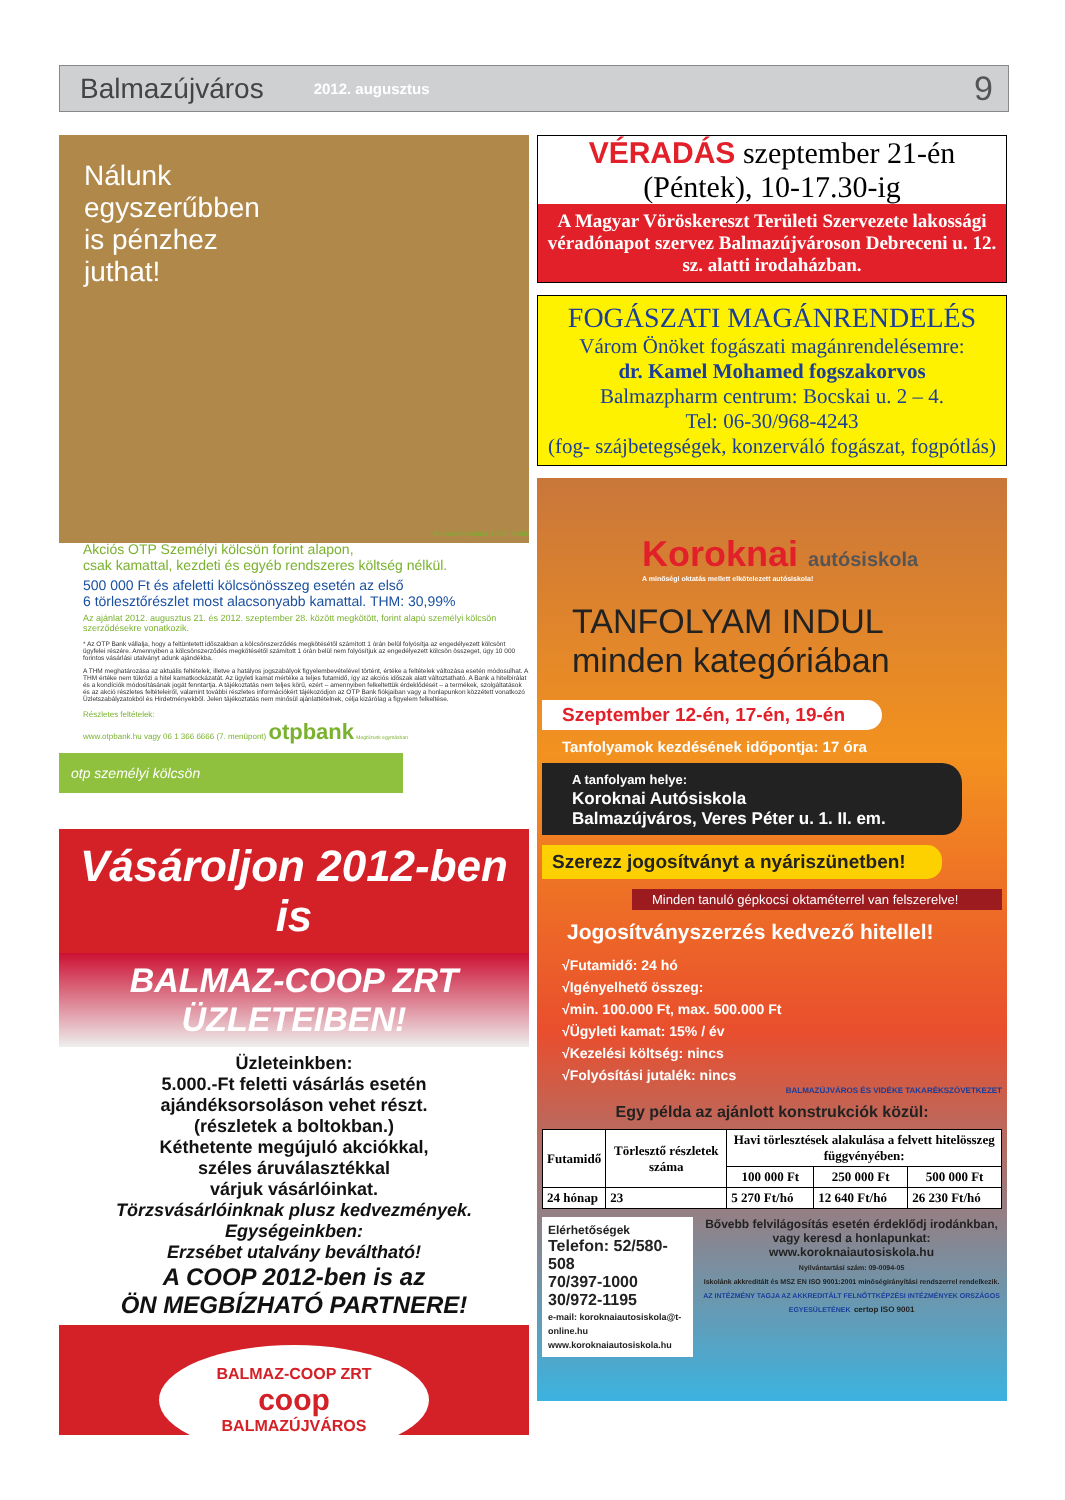Balmazújváros 2012. augusztus 9
Nálunk
egyszerűbben
is pénzhez
juthat!
Kölcsönfolyósítás 1 órán belül!
Akciós OTP Személyi kölcsön forint alapon,
csak kamattal, kezdeti és egyéb rendszeres költség nélkül.
500 000 Ft és afeletti kölcsönösszeg esetén az első
6 törlesztőrészlet most alacsonyabb kamattal. THM: 30,99%
Az ajánlat 2012. augusztus 21. és 2012. szeptember 28. között megkötött, forint alapú személyi kölcsön szerződésekre vonatkozik.
* Az OTP Bank vállalja, hogy a feltüntetett időszakban a kölcsönszerződés megkötésétől számított 1 órán belül folyósítja az engedélyezett kölcsönt ügyfelei részére. Amennyiben a kölcsönszerződés megkötésétől számított 1 órán belül nem folyósítjuk az engedélyezett kölcsön összeget, úgy 10 000 forintos vásárlási utalványt adunk ajándékba.
A THM meghatározása az aktuális feltételek, illetve a hatályos jogszabályok figyelembevételével történt, értéke a feltételek változása esetén módosulhat. A THM értéke nem tükrözi a hitel kamatkockázatát. Az ügyleti kamat mértéke a teljes futamidő, így az akciós időszak alatt változtatható. A Bank a hitelbírálat és a kondíciók módosításának jogát fenntartja. A tájékoztatás nem teljes körű, ezért – amennyiben felkeltettük érdeklődését – a termékek, szolgáltatások és az akció részletes feltételeiről, valamint további részletes információkért tájékozódjon az OTP Bank fiókjaiban vagy a honlapunkon közzétett vonatkozó Üzletszabályzatokból és Hirdetményekből. Jelen tájékoztatás nem minősül ajánlattételnek, célja kizárólag a figyelem felkeltése.
Részletes feltételek:
www.otpbank.hu vagy 06 1 366 6666 (7. menüpont) otpbank Megbízunk egymásban
otp személyi kölcsön
Vásároljon 2012-ben is
BALMAZ-COOP ZRT ÜZLETEIBEN!
Üzleteinkben:
5.000.-Ft feletti vásárlás esetén
ajándéksorsoláson vehet részt.
(részletek a boltokban.)
Kéthetente megújuló akciókkal,
széles áruválasztékkal
várjuk vásárlóinkat.
Törzsvásárlóinknak plusz kedvezmények.
Egységeinkben:
Erzsébet utalvány beváltható!
A COOP 2012-ben is az
ÖN MEGBÍZHATÓ PARTNERE!
BALMAZ-COOP ZRT
coop
BALMAZÚJVÁROS
VÉRADÁS szeptember 21-én (Péntek), 10-17.30-ig
A Magyar Vöröskereszt Területi Szervezete lakossági véradónapot szervez Balmazújvároson Debreceni u. 12. sz. alatti irodaházban.
FOGÁSZATI MAGÁNRENDELÉS
Várom Önöket fogászati magánrendelésemre:
dr. Kamel Mohamed fogszakorvos
Balmazpharm centrum: Bocskai u. 2 – 4.
Tel: 06-30/968-4243
(fog- szájbetegségek, konzerváló fogászat, fogpótlás)
Koroknai autósiskola
A minőségi oktatás mellett elkötelezett autósiskola!
TANFOLYAM INDUL
minden kategóriában
Szeptember 12-én, 17-én, 19-én
Tanfolyamok kezdésének időpontja: 17 óra
A tanfolyam helye:
Koroknai Autósiskola
Balmazújváros, Veres Péter u. 1. II. em.
Szerezz jogosítványt a nyáriszünetben!
Minden tanuló gépkocsi oktaméterrel van felszerelve!
Jogosítványszerzés kedvező hitellel!
√Futamidő: 24 hó
√Igényelhető összeg:
√min. 100.000 Ft, max. 500.000 Ft
√Ügyleti kamat: 15% / év
√Kezelési költség: nincs
√Folyósítási jutalék: nincs
BALMAZÚJVÁROS ÉS VIDÉKE TAKARÉKSZÖVETKEZET
Egy példa az ajánlott konstrukciók közül:
| Futamidő | Törlesztő részletek száma | Havi törlesztések alakulása a felvett hitelösszeg függvényében: | | |
| --- | --- | --- | --- | --- |
| | | 100 000 Ft | 250 000 Ft | 500 000 Ft |
| 24 hónap | 23 | 5 270 Ft/hó | 12 640 Ft/hó | 26 230 Ft/hó |
Elérhetőségek
Telefon: 52/580-508
70/397-1000
30/972-1195
e-mail: koroknaiautosiskola@t-online.hu
www.koroknaiautosiskola.hu
Bővebb felvilágosítás esetén érdeklődj irodánkban, vagy keresd a honlapunkat:
www.koroknaiautosiskola.hu
Nyilvántartási szám: 09-0094-05
Iskolánk akkreditált és MSZ EN ISO 9001:2001 minőségirányítási rendszerrel rendelkezik.
AZ INTÉZMÉNY TAGJA AZ AKKREDITÁLT FELNŐTTKÉPZÉSI INTÉZMÉNYEK ORSZÁGOS EGYESÜLETÉNEK certop ISO 9001